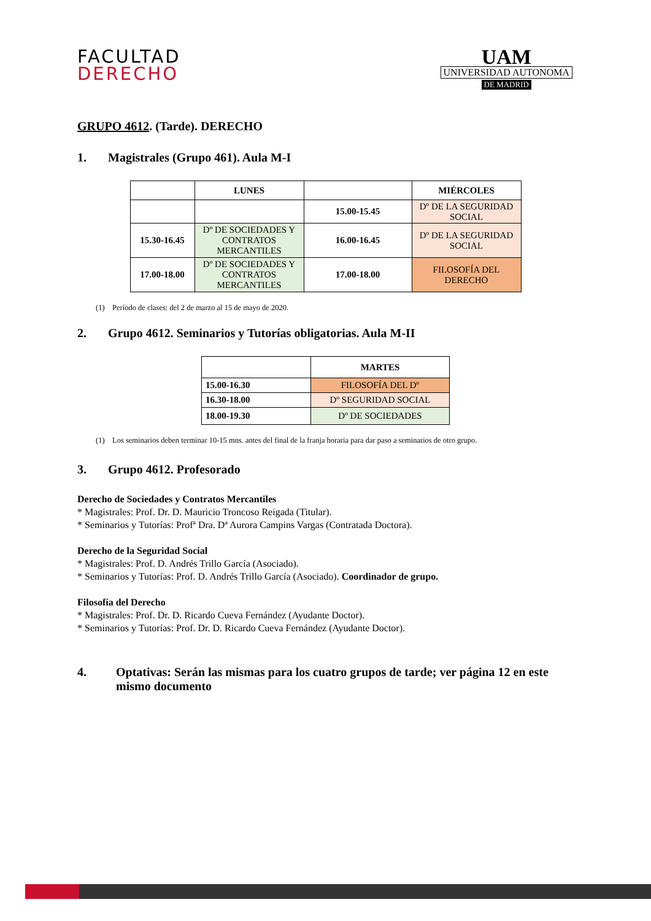FACULTAD
DERECHO
UAM
UNIVERSIDAD AUTONOMA
DE MADRID
GRUPO 4612. (Tarde). DERECHO
1. Magistrales (Grupo 461). Aula M-I
| | LUNES | | MIÉRCOLES |
| --- | --- | --- | --- |
| | | 15.00-15.45 | Dº DE LA SEGURIDAD SOCIAL |
| 15.30-16.45 | Dº DE SOCIEDADES Y CONTRATOS MERCANTILES | 16.00-16.45 | Dº DE LA SEGURIDAD SOCIAL |
| 17.00-18.00 | Dº DE SOCIEDADES Y CONTRATOS MERCANTILES | 17.00-18.00 | FILOSOFÍA DEL DERECHO |
(1) Período de clases: del 2 de marzo al 15 de mayo de 2020.
2. Grupo 4612. Seminarios y Tutorías obligatorias. Aula M-II
| | MARTES |
| --- | --- |
| 15.00-16.30 | FILOSOFÍA DEL Dº |
| 16.30-18.00 | Dº SEGURIDAD SOCIAL |
| 18.00-19.30 | Dº DE SOCIEDADES |
(1) Los seminarios deben terminar 10-15 mns. antes del final de la franja horaria para dar paso a seminarios de otro grupo.
3. Grupo 4612. Profesorado
Derecho de Sociedades y Contratos Mercantiles
* Magistrales: Prof. Dr. D. Mauricio Troncoso Reigada (Titular).
* Seminarios y Tutorías: Profª Dra. Dª Aurora Campins Vargas (Contratada Doctora).
Derecho de la Seguridad Social
* Magistrales: Prof. D. Andrés Trillo García (Asociado).
* Seminarios y Tutorías: Prof. D. Andrés Trillo García (Asociado). Coordinador de grupo.
Filosofía del Derecho
* Magistrales: Prof. Dr. D. Ricardo Cueva Fernández (Ayudante Doctor).
* Seminarios y Tutorías: Prof. Dr. D. Ricardo Cueva Fernández (Ayudante Doctor).
4. Optativas: Serán las mismas para los cuatro grupos de tarde; ver página 12 en este mismo documento